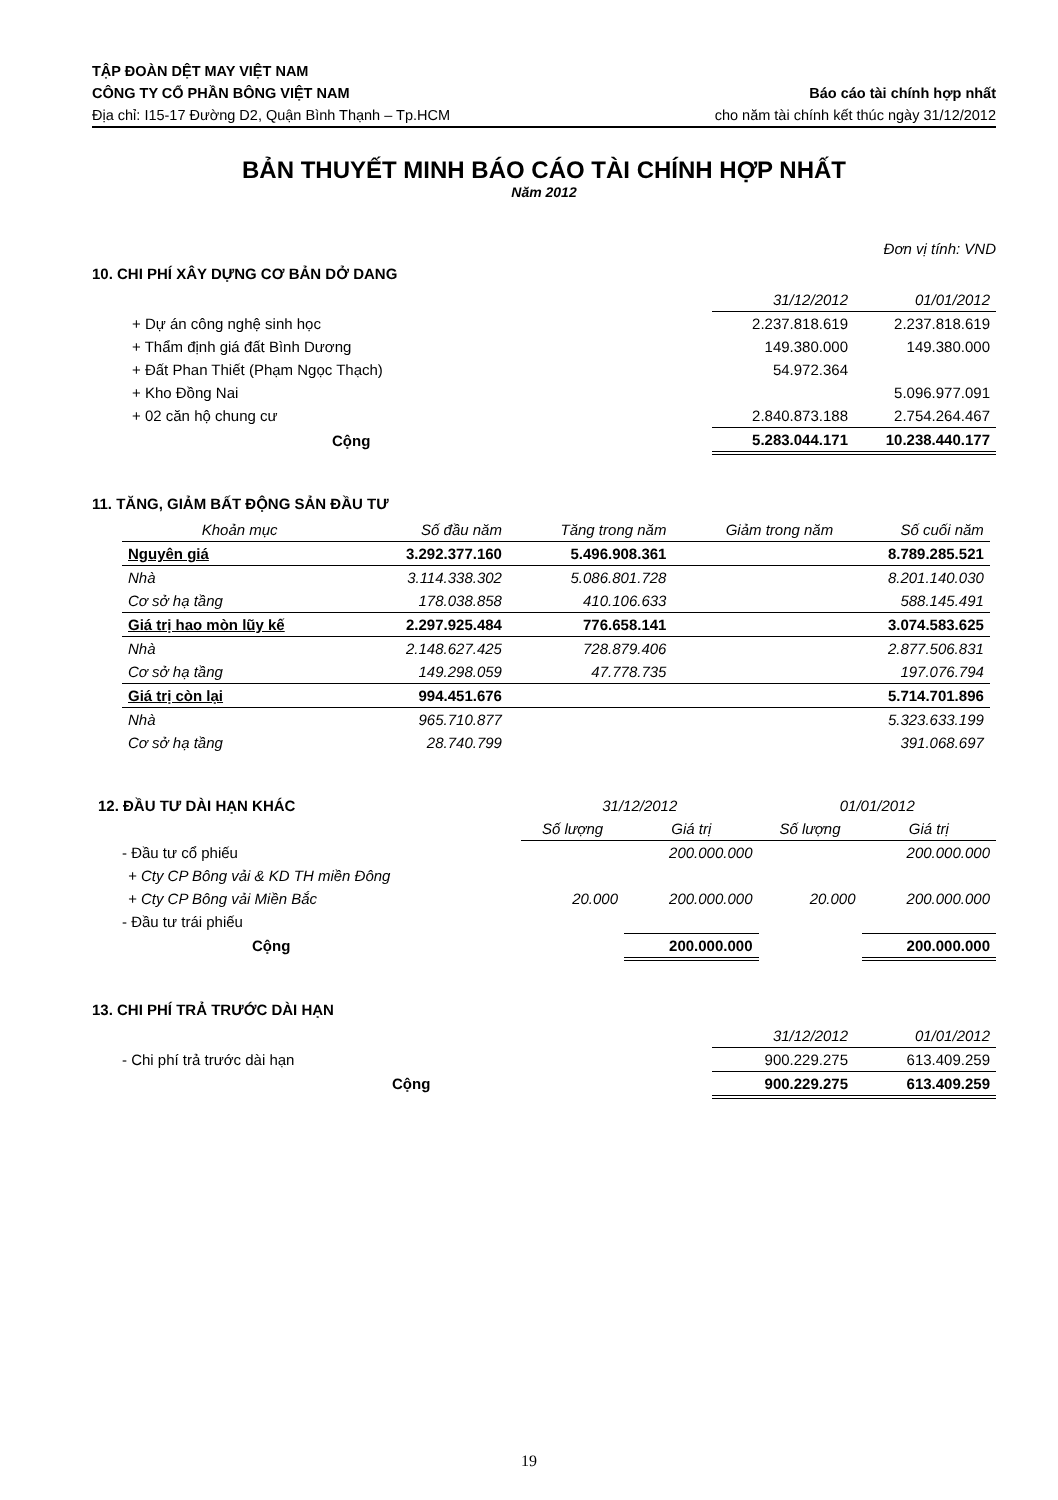TẬP ĐOÀN DỆT MAY VIỆT NAM
CÔNG TY CỔ PHẦN BÔNG VIỆT NAM
Địa chỉ: I15-17 Đường D2, Quận Bình Thạnh – Tp.HCM
Báo cáo tài chính hợp nhất
cho năm tài chính kết thúc ngày 31/12/2012
BẢN THUYẾT MINH BÁO CÁO TÀI CHÍNH HỢP NHẤT
Năm 2012
Đơn vị tính: VND
10. CHI PHÍ XÂY DỰNG CƠ BẢN DỞ DANG
| | 31/12/2012 | 01/01/2012 |
| --- | --- | --- |
| + Dự án công nghệ sinh học | 2.237.818.619 | 2.237.818.619 |
| + Thẩm định giá đất Bình Dương | 149.380.000 | 149.380.000 |
| + Đất Phan Thiết (Phạm Ngọc Thạch) | 54.972.364 | |
| + Kho Đồng Nai | | 5.096.977.091 |
| + 02 căn hộ chung cư | 2.840.873.188 | 2.754.264.467 |
| Cộng | 5.283.044.171 | 10.238.440.177 |
11. TĂNG, GIẢM BẤT ĐỘNG SẢN ĐẦU TƯ
| Khoản mục | Số đầu năm | Tăng trong năm | Giảm trong năm | Số cuối năm |
| --- | --- | --- | --- | --- |
| Nguyên giá | 3.292.377.160 | 5.496.908.361 | | 8.789.285.521 |
| Nhà | 3.114.338.302 | 5.086.801.728 | | 8.201.140.030 |
| Cơ sở hạ tầng | 178.038.858 | 410.106.633 | | 588.145.491 |
| Giá trị hao mòn lũy kế | 2.297.925.484 | 776.658.141 | | 3.074.583.625 |
| Nhà | 2.148.627.425 | 728.879.406 | | 2.877.506.831 |
| Cơ sở hạ tầng | 149.298.059 | 47.778.735 | | 197.076.794 |
| Giá trị còn lại | 994.451.676 | | | 5.714.701.896 |
| Nhà | 965.710.877 | | | 5.323.633.199 |
| Cơ sở hạ tầng | 28.740.799 | | | 391.068.697 |
| 12. ĐẦU TƯ DÀI HẠN KHÁC | 31/12/2012 | | 01/01/2012 | |
| | Số lượng | Giá trị | Số lượng | Giá trị |
| - Đầu tư cổ phiếu | | 200.000.000 | | 200.000.000 |
| + Cty CP Bông vải & KD TH miền Đông | | | | |
| + Cty CP Bông vải Miền Bắc | 20.000 | 200.000.000 | 20.000 | 200.000.000 |
| - Đầu tư trái phiếu | | | | |
| Cộng | | 200.000.000 | | 200.000.000 |
13. CHI PHÍ TRẢ TRƯỚC DÀI HẠN
| | 31/12/2012 | 01/01/2012 |
| --- | --- | --- |
| - Chi phí trả trước dài hạn | 900.229.275 | 613.409.259 |
| Cộng | 900.229.275 | 613.409.259 |
19